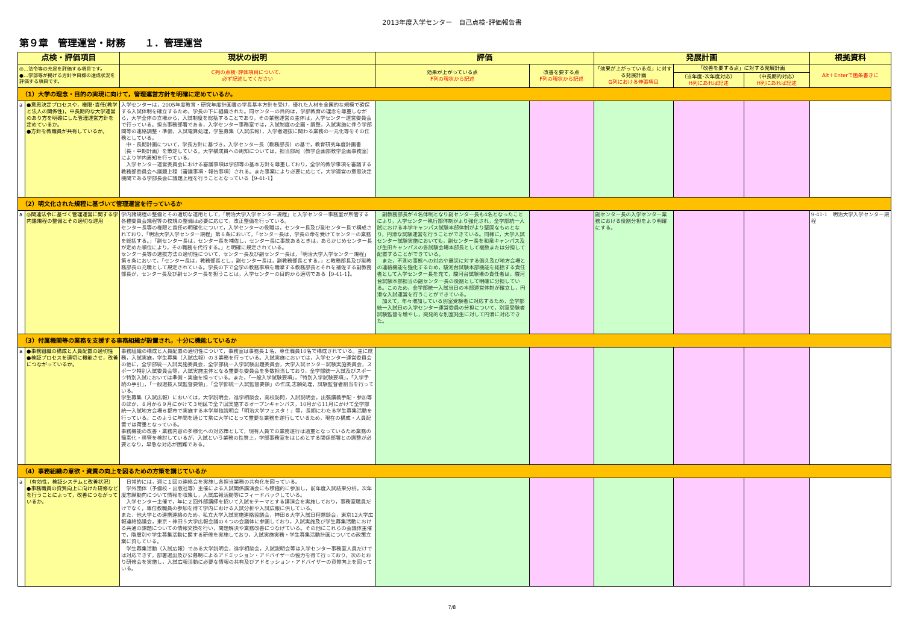2013年度入学センター　自己点検･評価報告書
第９章　管理運営・財務　　１．管理運営
| 点検・評価項目 | | 現状の説明 | 評価 | | 発展計画 | | | 根拠資料 |
| --- | --- | --- | --- | --- | --- | --- | --- | --- |
| ◎…法令等の充足を評価する項目です。 ●…学部等が掲げる方針や目標の達成状況を 評価する項目です。 | | C列の点検･評価項目について、 必ず記述してください | 効果が上がっている点 F列の現状から記述 | 改善を要する点 F列の現状から記述 | 「効果が上がっている点」に対する発展計画 G列における伸張項目 | 「改善を要する点」に対する発展計画 | | Alt＋Enterで箇条書きに |
| | | | | | | （当年度･次年度対応） H列にあれば記述 | （中長期的対応） H列にあれば記述 | |
| （1）大学の理念・目的の実現に向けて，管理運営方針を明確に定めているか。 | | | | | | | | |
| a | ●意思決定プロセスや，権限･責任(教学と法人の関係性)，中長期的な大学運営のあり方を明確にした管理運営方針を定めているか。 ●方針を教職員が共有しているか。 | 入学センターは，2005年度教育・研究年度計画書の学長基本方針を受け，優れた人材を全国的な規模で確保する入試体制を確立するため，学長の下に組織された。同センターの目的は，学部教育の理念を尊重しながら，大学全体の立場から，入試制度を総括することであり，その業務運営の主体は，入学センター運営委員会で行っている。担当事務部署である，入学センター事務室では，入試制度の企画・調整，入試実施に伴う学部間等の連絡調整・準備，入試電算処理，学生募集（入試広報），入学者選抜に関わる業務の一元化等をその任務としている。 中・長期計画について，学長方針に基づき，入学センター長（教務部長）の基で，教育研究年度計画書（長・中期計画）を策定している。大学構成員への周知については，担当部局（教学企画部教学企画事務室）により学内周知を行っている。 入学センター運営委員会における審議事項は学部等の基本方針を尊重しており，全学的教学事項を審議する教務部委員会へ議題上程（審議事項・報告事項）される。また事案により必要に応じて，大学運営の意思決定機関である学部長会に議題上程を行うこととなっている【9-41-1】 | | | | | | |
| （2）明文化された規程に基づいて管理運営を行っているか | | | | | | | | |
| a | ◎関連法令に基づく管理運営に関する学内諸規程の整備とその適切な運用 | 学内諸規程の整備とその適切な運用として，「明治大学入学センター規程」と入学センター事務室が所管する各種委員会規程等の校規の整備は必要に応じて，改正整備を行っている。 センター長等の権限と責任の明確化について，入学センターの役職は，センター長及び副センター長で構成されており，「明治大学入学センター規程」第６条において，「センター長は，学長の命を受けてセンターの業務を総括する。」「副センター長は，センター長を補佐し，センター長に事故あるときは，あらかじめセンター長が定めた順位により，その職務を代行する。」と明確に規定されている。 センター長等の選抜方法の適切性について，センター長及び副センター長は，「明治大学入学センター規程」第６条において，「センター長は，教務部長とし，副センター長は，副教務部長とする。」と教務部長及び副教務部長の充職として規定されている。学長の下で全学の教務事項を職掌する教務部長とそれを補佐する副教務部長が，センター長及び副センター長を担うことは，入学センターの目的から適切である【9-41-1】。 | 副教務部長が４名体制となり副センター長も4名となったことにより，入学センター執行部体制がより強化され，全学部統一入試における本学キャンパス試験本部体制がより堅固なものとなり，円滑な試験運営を行うことができている。同様に，大学入試センター試験実施においても，副センター長を和泉キャンパス及び生田キャンパスの各試験会場本部長として複数または分担して配置することができている。 また，不測の事態への対応や震災に対する備え及び地方会場との連絡機能を強化するため，駿河台試験本部機能を総括する責任者として入学センター長を充て，駿河台試験場の責任者は，駿河台試験本部担当の副センター長の役割として明確に分担している。このため，全学部統一入試当日の本部運営体制が確立し，円滑な入試運営を行うことができている。 加えて，年々増加している別室受験者に対応するため，全学部統一入試日の入学センター運営委員の分担について，別室受験者試験監督を増やし，突発的な別室発生に対して円滑に対応できた。 | | 副センター長の入学センター業務における役割分担をより明確にする。 | | | 9-41-1 明治大学入学センター規程 |
| （3）付属機関等の業務を支援する事務組織が設置され，十分に機能しているか | | | | | | | | |
| a | ●事務組織の構成と人員配置の適切性 ●検証プロセスを適切に機能させ，改善につながっているか。 | 事務組織の構成と人員配置の適切性について，事務室は事務長１名，専任職員10名で構成されている。主に庶務，入試実施，学生募集（入試広報）の３業務を行っている。入試実施においては，入学センター運営委員会の他に，全学部統一入試実施委員会，全学部統一入学試験出題委員会，大学入試センター試験実施委員会，スポーツ特別入試委員会等，入試実施主体となる重要な委員会を多数担当しており，全学部統一入試及びスポーツ特別入試においては準備・実施を担っている。また，「一般入学試験要項」，「特別入学試験要項」，「入学手続の手引」，「一般選抜入試監督要領」，「全学部統一入試監督要領」の作成,志願処理，試験監督者割当を行っている。 学生募集（入試広報）においては，大学説明会，進学相談会，高校訪問，入試説明会，出張講義手配・参加等のほか，８月から９月にかけて３地区で全７回実施するオープンキャンパス，10月から11月にかけて全学部統一入試地方会場６都市で実施する本学単独説明会「明治大学フェスタ！」等，長期にわたる学生募集活動を行っている。このように年間を通じて常に大学にとって重要な業務を遂行しているため，現在の構成・人員配置では荷重となっている。 事務機能の改善・業務内容の多様化への対応策として，現有人員での業務遂行は過重となっているため業務の簡素化・移管を検討しているが，入試という業務の性質上，学部事務室をはじめとする関係部署との調整が必要となり，早急な対応が困難である。 | | | | | | |
| （4）事務組織の意欲・資質の向上を図るための方策を講じているか | | | | | | | | |
| a | （有効性，検証システムと改善状況） ●事務職員の資質向上に向けた研修などを行うことによって，改善につながっているか。 | 日常的には，週に１回の連絡会を実施し各担当業務の共有化を図っている。 学外団体（予備校・出版社等）主催による入試関係講演会にも積極的に参加し，前年度入試結果分析，次年度志願動向について情報を収集し，入試広報活動等にフィードバックしている。 入学センター主催で，年に２回外部講師を招いて入試をテーマとする講演会を実施しており，事務室職員だけでなく，専任教職員の参加を得て学内における入試分析や入試広報に供している。 また，他大学との連携連絡のため，私立大学入試実施連絡協議会，神田６大学入試日程懇談会，東京12大学広報連絡協議会，東京・神田５大学広報会議の４つの会議体に参画しており，入試実施及び学生募集活動における共通の課題についての情報交換を行い，問題解決や業務改善につなげている。その他にこれらの会議体主催で，階層別や学生募集活動に関する研修を実施しており，入試実施実務・学生募集活動計画についての政策立案に資している。 学生募集活動（入試広報）である大学説明会，進学相談会，入試説明会等は入学センター事務室人員だけでは対応できず，部署選出及び公募制によるアドミッション・アドバイザーの協力を得て行っており，次のとおり研修会を実施し，入試広報活動に必要な情報の共有及びアドミッション・アドバイザーの資質向上を図っている。 | | | | | | |
7/8